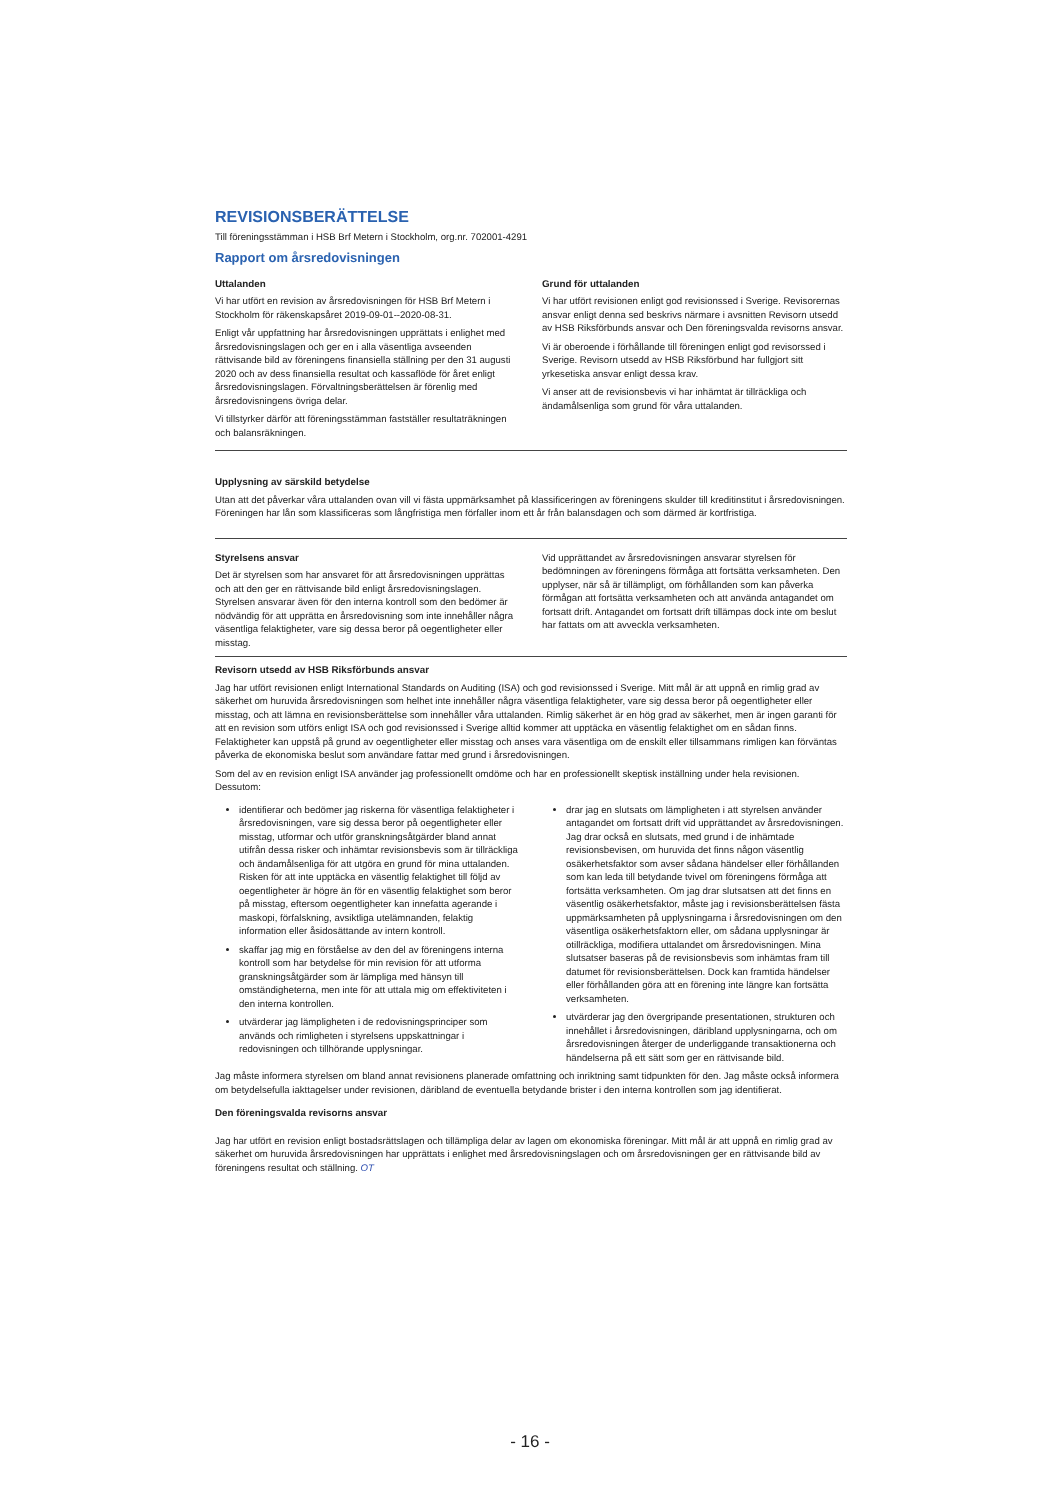REVISIONSBERÄTTELSE
Till föreningsstämman i HSB Brf Metern i Stockholm, org.nr. 702001-4291
Rapport om årsredovisningen
Uttalanden
Vi har utfört en revision av årsredovisningen för HSB Brf Metern i Stockholm för räkenskapsåret 2019-09-01--2020-08-31.
Enligt vår uppfattning har årsredovisningen upprättats i enlighet med årsredovisningslagen och ger en i alla väsentliga avseenden rättvisande bild av föreningens finansiella ställning per den 31 augusti 2020 och av dess finansiella resultat och kassaflöde för året enligt årsredovisningslagen. Förvaltningsberättelsen är förenlig med årsredovisningens övriga delar.
Vi tillstyrker därför att föreningsstämman fastställer resultaträkningen och balansräkningen.
Grund för uttalanden
Vi har utfört revisionen enligt god revisionssed i Sverige. Revisorernas ansvar enligt denna sed beskrivs närmare i avsnitten Revisorn utsedd av HSB Riksförbunds ansvar och Den föreningsvalda revisorns ansvar.
Vi är oberoende i förhållande till föreningen enligt god revisorssed i Sverige. Revisorn utsedd av HSB Riksförbund har fullgjort sitt yrkesetiska ansvar enligt dessa krav.
Vi anser att de revisionsbevis vi har inhämtat är tillräckliga och ändamålsenliga som grund för våra uttalanden.
Upplysning av särskild betydelse
Utan att det påverkar våra uttalanden ovan vill vi fästa uppmärksamhet på klassificeringen av föreningens skulder till kreditinstitut i årsredovisningen. Föreningen har lån som klassificeras som långfristiga men förfaller inom ett år från balansdagen och som därmed är kortfristiga.
Styrelsens ansvar
Det är styrelsen som har ansvaret för att årsredovisningen upprättas och att den ger en rättvisande bild enligt årsredovisningslagen. Styrelsen ansvarar även för den interna kontroll som den bedömer är nödvändig för att upprätta en årsredovisning som inte innehåller några väsentliga felaktigheter, vare sig dessa beror på oegentligheter eller misstag.
Vid upprättandet av årsredovisningen ansvarar styrelsen för bedömningen av föreningens förmåga att fortsätta verksamheten. Den upplyser, när så är tillämpligt, om förhållanden som kan påverka förmågan att fortsätta verksamheten och att använda antagandet om fortsatt drift. Antagandet om fortsatt drift tillämpas dock inte om beslut har fattats om att avveckla verksamheten.
Revisorn utsedd av HSB Riksförbunds ansvar
Jag har utfört revisionen enligt International Standards on Auditing (ISA) och god revisionssed i Sverige. Mitt mål är att uppnå en rimlig grad av säkerhet om huruvida årsredovisningen som helhet inte innehåller några väsentliga felaktigheter, vare sig dessa beror på oegentligheter eller misstag, och att lämna en revisionsberättelse som innehåller våra uttalanden. Rimlig säkerhet är en hög grad av säkerhet, men är ingen garanti för att en revision som utförs enligt ISA och god revisionssed i Sverige alltid kommer att upptäcka en väsentlig felaktighet om en sådan finns. Felaktigheter kan uppstå på grund av oegentligheter eller misstag och anses vara väsentliga om de enskilt eller tillsammans rimligen kan förväntas påverka de ekonomiska beslut som användare fattar med grund i årsredovisningen.
Som del av en revision enligt ISA använder jag professionellt omdöme och har en professionellt skeptisk inställning under hela revisionen. Dessutom:
identifierar och bedömer jag riskerna för väsentliga felaktigheter i årsredovisningen, vare sig dessa beror på oegentligheter eller misstag, utformar och utför granskningsåtgärder bland annat utifrån dessa risker och inhämtar revisionsbevis som är tillräckliga och ändamålsenliga för att utgöra en grund för mina uttalanden. Risken för att inte upptäcka en väsentlig felaktighet till följd av oegentligheter är högre än för en väsentlig felaktighet som beror på misstag, eftersom oegentligheter kan innefatta agerande i maskopi, förfalskning, avsiktliga utelämnanden, felaktig information eller åsidosättande av intern kontroll.
skaffar jag mig en förståelse av den del av föreningens interna kontroll som har betydelse för min revision för att utforma granskningsåtgärder som är lämpliga med hänsyn till omständigheterna, men inte för att uttala mig om effektiviteten i den interna kontrollen.
utvärderar jag lämpligheten i de redovisningsprinciper som används och rimligheten i styrelsens uppskattningar i redovisningen och tillhörande upplysningar.
drar jag en slutsats om lämpligheten i att styrelsen använder antagandet om fortsatt drift vid upprättandet av årsredovisningen. Jag drar också en slutsats, med grund i de inhämtade revisionsbevisen, om huruvida det finns någon väsentlig osäkerhetsfaktor som avser sådana händelser eller förhållanden som kan leda till betydande tvivel om föreningens förmåga att fortsätta verksamheten. Om jag drar slutsatsen att det finns en väsentlig osäkerhetsfaktor, måste jag i revisionsberättelsen fästa uppmärksamheten på upplysningarna i årsredovisningen om den väsentliga osäkerhetsfaktorn eller, om sådana upplysningar är otillräckliga, modifiera uttalandet om årsredovisningen. Mina slutsatser baseras på de revisionsbevis som inhämtas fram till datumet för revisionsberättelsen. Dock kan framtida händelser eller förhållanden göra att en förening inte längre kan fortsätta verksamheten.
utvärderar jag den övergripande presentationen, strukturen och innehållet i årsredovisningen, däribland upplysningarna, och om årsredovisningen återger de underliggande transaktionerna och händelserna på ett sätt som ger en rättvisande bild.
Jag måste informera styrelsen om bland annat revisionens planerade omfattning och inriktning samt tidpunkten för den. Jag måste också informera om betydelsefulla iakttagelser under revisionen, däribland de eventuella betydande brister i den interna kontrollen som jag identifierat.
Den föreningsvalda revisorns ansvar
Jag har utfört en revision enligt bostadsrättslagen och tillämpliga delar av lagen om ekonomiska föreningar. Mitt mål är att uppnå en rimlig grad av säkerhet om huruvida årsredovisningen har upprättats i enlighet med årsredovisningslagen och om årsredovisningen ger en rättvisande bild av föreningens resultat och ställning. OT
- 16 -